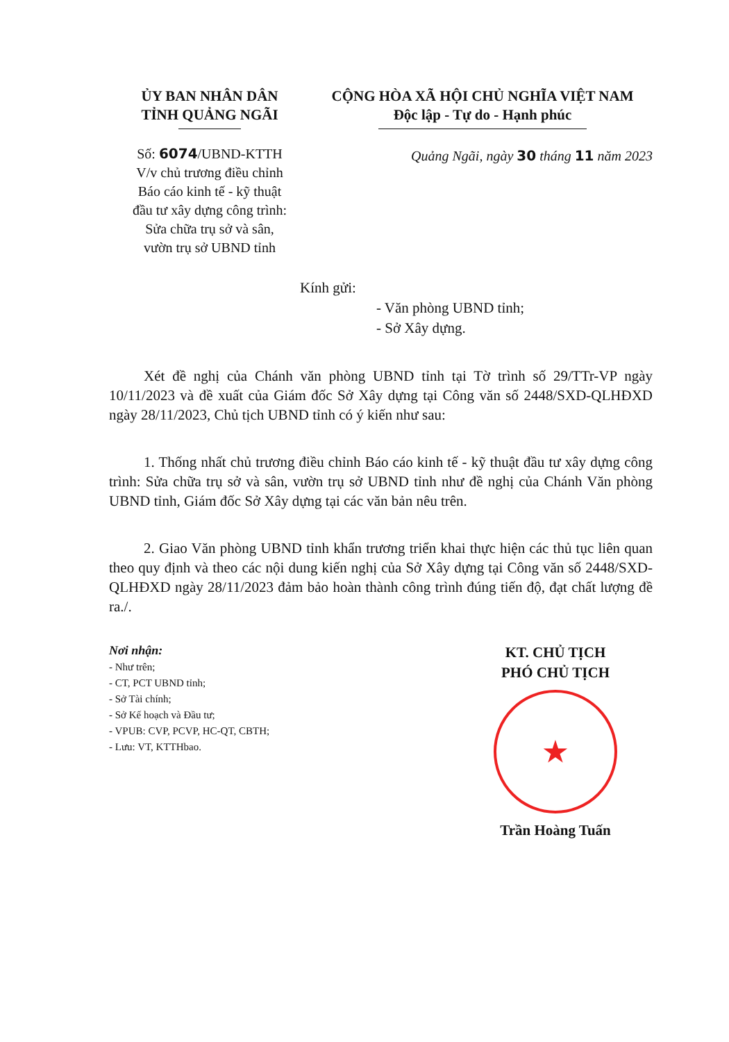ỦY BAN NHÂN DÂN
TỈNH QUẢNG NGÃI
Số: 6074/UBND-KTTH
V/v chủ trương điều chỉnh
Báo cáo kinh tế - kỹ thuật
đầu tư xây dựng công trình:
Sửa chữa trụ sở và sân,
vườn trụ sở UBND tỉnh
CỘNG HÒA XÃ HỘI CHỦ NGHĨA VIỆT NAM
Độc lập - Tự do - Hạnh phúc
Quảng Ngãi, ngày 30 tháng 11 năm 2023
Kính gửi:
- Văn phòng UBND tỉnh;
- Sở Xây dựng.
Xét đề nghị của Chánh văn phòng UBND tỉnh tại Tờ trình số 29/TTr-VP ngày 10/11/2023 và đề xuất của Giám đốc Sở Xây dựng tại Công văn số 2448/SXD-QLHĐXD ngày 28/11/2023, Chủ tịch UBND tỉnh có ý kiến như sau:
1. Thống nhất chủ trương điều chỉnh Báo cáo kinh tế - kỹ thuật đầu tư xây dựng công trình: Sửa chữa trụ sở và sân, vườn trụ sở UBND tỉnh như đề nghị của Chánh Văn phòng UBND tỉnh, Giám đốc Sở Xây dựng tại các văn bản nêu trên.
2. Giao Văn phòng UBND tỉnh khẩn trương triển khai thực hiện các thủ tục liên quan theo quy định và theo các nội dung kiến nghị của Sở Xây dựng tại Công văn số 2448/SXD-QLHĐXD ngày 28/11/2023 đảm bảo hoàn thành công trình đúng tiến độ, đạt chất lượng đề ra./.
Nơi nhận:
- Như trên;
- CT, PCT UBND tỉnh;
- Sở Tài chính;
- Sở Kế hoạch và Đầu tư;
- VPUB: CVP, PCVP, HC-QT, CBTH;
- Lưu: VT, KTTHbao.
KT. CHỦ TỊCH
PHÓ CHỦ TỊCH
★
Trần Hoàng Tuấn